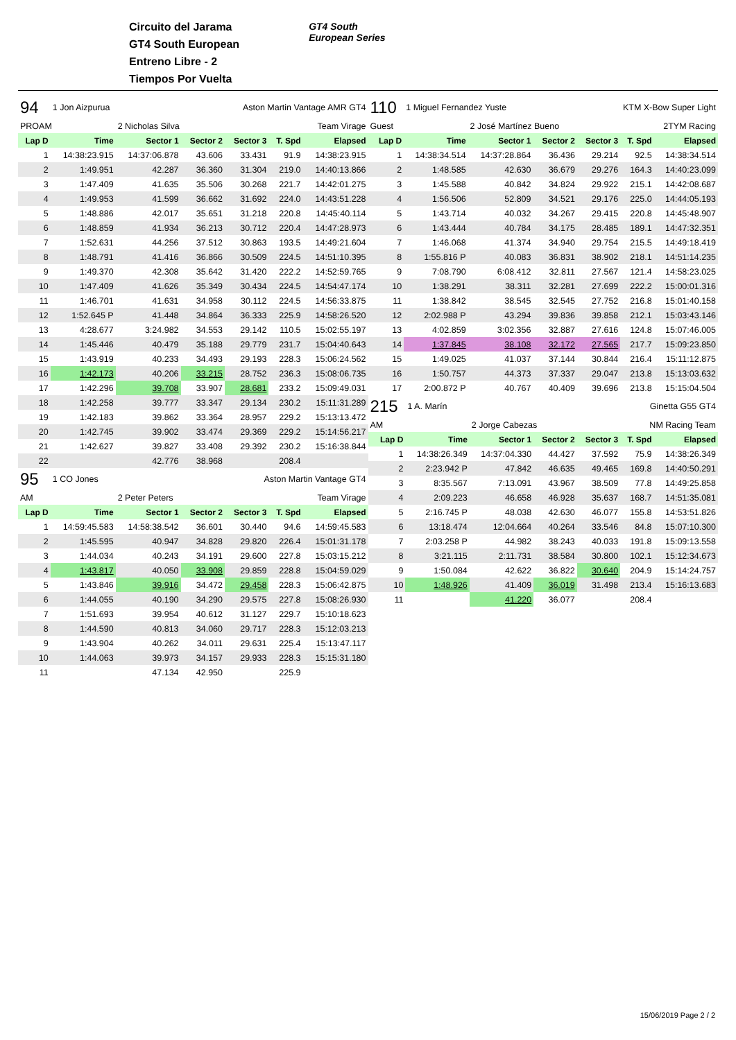Circuito del Jarama
GT4 South European
Entreno Libre - 2
Tiempos Por Vuelta
GT4 South
European Series
| 94 | 1 Jon Aizpurua | | Aston Martin Vantage AMR GT4 | | | |
| PROAM | | 2 Nicholas Silva | | Team Virage | | |
| Lap D | Time | Sector 1 | Sector 2 | Sector 3 | T. Spd | Elapsed |
| 1 | 14:38:23.915 | 14:37:06.878 | 43.606 | 33.431 | 91.9 | 14:38:23.915 |
| 2 | 1:49.951 | 42.287 | 36.360 | 31.304 | 219.0 | 14:40:13.866 |
| 3 | 1:47.409 | 41.635 | 35.506 | 30.268 | 221.7 | 14:42:01.275 |
| 4 | 1:49.953 | 41.599 | 36.662 | 31.692 | 224.0 | 14:43:51.228 |
| 5 | 1:48.886 | 42.017 | 35.651 | 31.218 | 220.8 | 14:45:40.114 |
| 6 | 1:48.859 | 41.934 | 36.213 | 30.712 | 220.4 | 14:47:28.973 |
| 7 | 1:52.631 | 44.256 | 37.512 | 30.863 | 193.5 | 14:49:21.604 |
| 8 | 1:48.791 | 41.416 | 36.866 | 30.509 | 224.5 | 14:51:10.395 |
| 9 | 1:49.370 | 42.308 | 35.642 | 31.420 | 222.2 | 14:52:59.765 |
| 10 | 1:47.409 | 41.626 | 35.349 | 30.434 | 224.5 | 14:54:47.174 |
| 11 | 1:46.701 | 41.631 | 34.958 | 30.112 | 224.5 | 14:56:33.875 |
| 12 | 1:52.645 P | 41.448 | 34.864 | 36.333 | 225.9 | 14:58:26.520 |
| 13 | 4:28.677 | 3:24.982 | 34.553 | 29.142 | 110.5 | 15:02:55.197 |
| 14 | 1:45.446 | 40.479 | 35.188 | 29.779 | 231.7 | 15:04:40.643 |
| 15 | 1:43.919 | 40.233 | 34.493 | 29.193 | 228.3 | 15:06:24.562 |
| 16 | 1:42.173 | 40.206 | 33.215 | 28.752 | 236.3 | 15:08:06.735 |
| 17 | 1:42.296 | 39.708 | 33.907 | 28.681 | 233.2 | 15:09:49.031 |
| 18 | 1:42.258 | 39.777 | 33.347 | 29.134 | 230.2 | 15:11:31.289 |
| 19 | 1:42.183 | 39.862 | 33.364 | 28.957 | 229.2 | 15:13:13.472 |
| 20 | 1:42.745 | 39.902 | 33.474 | 29.369 | 229.2 | 15:14:56.217 |
| 21 | 1:42.627 | 39.827 | 33.408 | 29.392 | 230.2 | 15:16:38.844 |
| 22 | | 42.776 | 38.968 | | 208.4 | |
| 95 | 1 CO Jones | | Aston Martin Vantage GT4 | | | |
| AM | | 2 Peter Peters | | Team Virage | | |
| Lap D | Time | Sector 1 | Sector 2 | Sector 3 | T. Spd | Elapsed |
| 1 | 14:59:45.583 | 14:58:38.542 | 36.601 | 30.440 | 94.6 | 14:59:45.583 |
| 2 | 1:45.595 | 40.947 | 34.828 | 29.820 | 226.4 | 15:01:31.178 |
| 3 | 1:44.034 | 40.243 | 34.191 | 29.600 | 227.8 | 15:03:15.212 |
| 4 | 1:43.817 | 40.050 | 33.908 | 29.859 | 228.8 | 15:04:59.029 |
| 5 | 1:43.846 | 39.916 | 34.472 | 29.458 | 228.3 | 15:06:42.875 |
| 6 | 1:44.055 | 40.190 | 34.290 | 29.575 | 227.8 | 15:08:26.930 |
| 7 | 1:51.693 | 39.954 | 40.612 | 31.127 | 229.7 | 15:10:18.623 |
| 8 | 1:44.590 | 40.813 | 34.060 | 29.717 | 228.3 | 15:12:03.213 |
| 9 | 1:43.904 | 40.262 | 34.011 | 29.631 | 225.4 | 15:13:47.117 |
| 10 | 1:44.063 | 39.973 | 34.157 | 29.933 | 228.3 | 15:15:31.180 |
| 11 | | 47.134 | 42.950 | | 225.9 | |
| 110 | 1 Miguel Fernandez Yuste | | | KTM X-Bow Super Light | | |
| Guest | | 2 José Martínez Bueno | | 2TYM Racing | | |
| Lap D | Time | Sector 1 | Sector 2 | Sector 3 | T. Spd | Elapsed |
| 1 | 14:38:34.514 | 14:37:28.864 | 36.436 | 29.214 | 92.5 | 14:38:34.514 |
| 2 | 1:48.585 | 42.630 | 36.679 | 29.276 | 164.3 | 14:40:23.099 |
| 3 | 1:45.588 | 40.842 | 34.824 | 29.922 | 215.1 | 14:42:08.687 |
| 4 | 1:56.506 | 52.809 | 34.521 | 29.176 | 225.0 | 14:44:05.193 |
| 5 | 1:43.714 | 40.032 | 34.267 | 29.415 | 220.8 | 14:45:48.907 |
| 6 | 1:43.444 | 40.784 | 34.175 | 28.485 | 189.1 | 14:47:32.351 |
| 7 | 1:46.068 | 41.374 | 34.940 | 29.754 | 215.5 | 14:49:18.419 |
| 8 | 1:55.816 P | 40.083 | 36.831 | 38.902 | 218.1 | 14:51:14.235 |
| 9 | 7:08.790 | 6:08.412 | 32.811 | 27.567 | 121.4 | 14:58:23.025 |
| 10 | 1:38.291 | 38.311 | 32.281 | 27.699 | 222.2 | 15:00:01.316 |
| 11 | 1:38.842 | 38.545 | 32.545 | 27.752 | 216.8 | 15:01:40.158 |
| 12 | 2:02.988 P | 43.294 | 39.836 | 39.858 | 212.1 | 15:03:43.146 |
| 13 | 4:02.859 | 3:02.356 | 32.887 | 27.616 | 124.8 | 15:07:46.005 |
| 14 | 1:37.845 | 38.108 | 32.172 | 27.565 | 217.7 | 15:09:23.850 |
| 15 | 1:49.025 | 41.037 | 37.144 | 30.844 | 216.4 | 15:11:12.875 |
| 16 | 1:50.757 | 44.373 | 37.337 | 29.047 | 213.8 | 15:13:03.632 |
| 17 | 2:00.872 P | 40.767 | 40.409 | 39.696 | 213.8 | 15:15:04.504 |
| 215 | 1 A. Marín | | | Ginetta G55 GT4 | | |
| AM | | 2 Jorge Cabezas | | NM Racing Team | | |
| Lap D | Time | Sector 1 | Sector 2 | Sector 3 | T. Spd | Elapsed |
| 1 | 14:38:26.349 | 14:37:04.330 | 44.427 | 37.592 | 75.9 | 14:38:26.349 |
| 2 | 2:23.942 P | 47.842 | 46.635 | 49.465 | 169.8 | 14:40:50.291 |
| 3 | 8:35.567 | 7:13.091 | 43.967 | 38.509 | 77.8 | 14:49:25.858 |
| 4 | 2:09.223 | 46.658 | 46.928 | 35.637 | 168.7 | 14:51:35.081 |
| 5 | 2:16.745 P | 48.038 | 42.630 | 46.077 | 155.8 | 14:53:51.826 |
| 6 | 13:18.474 | 12:04.664 | 40.264 | 33.546 | 84.8 | 15:07:10.300 |
| 7 | 2:03.258 P | 44.982 | 38.243 | 40.033 | 191.8 | 15:09:13.558 |
| 8 | 3:21.115 | 2:11.731 | 38.584 | 30.800 | 102.1 | 15:12:34.673 |
| 9 | 1:50.084 | 42.622 | 36.822 | 30.640 | 204.9 | 15:14:24.757 |
| 10 | 1:48.926 | 41.409 | 36.019 | 31.498 | 213.4 | 15:16:13.683 |
| 11 | | 41.220 | 36.077 | | 208.4 | |
15/06/2019 Page 2 / 2